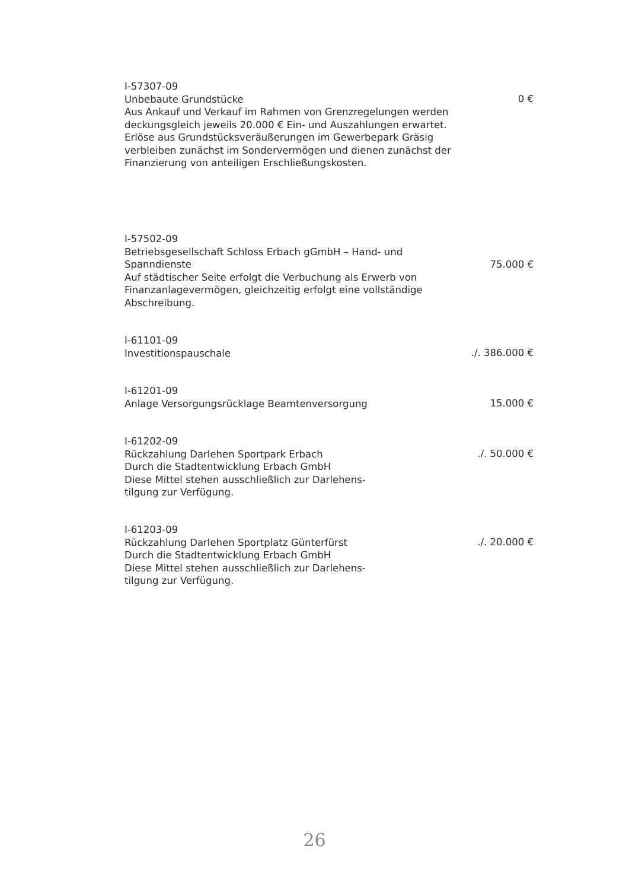I-57307-09
Unbebaute Grundstücke
Aus Ankauf und Verkauf im Rahmen von Grenzregelungen werden deckungsgleich jeweils 20.000 € Ein- und Auszahlungen erwartet.
Erlöse aus Grundstücksveräußerungen im Gewerbepark Gräsig verbleiben zunächst im Sondervermögen und dienen zunächst der Finanzierung von anteiligen Erschließungskosten.
0 €
I-57502-09
Betriebsgesellschaft Schloss Erbach gGmbH – Hand- und Spanndienste
Auf städtischer Seite erfolgt die Verbuchung als Erwerb von Finanzanlagevermögen, gleichzeitig erfolgt eine vollständige Abschreibung.
75.000 €
I-61101-09
Investitionspauschale
./. 386.000 €
I-61201-09
Anlage Versorgungsrücklage Beamtenversorgung
15.000 €
I-61202-09
Rückzahlung Darlehen Sportpark Erbach
Durch die Stadtentwicklung Erbach GmbH
Diese Mittel stehen ausschließlich zur Darlehens-tilgung zur Verfügung.
./. 50.000 €
I-61203-09
Rückzahlung Darlehen Sportplatz Günterfürst
Durch die Stadtentwicklung Erbach GmbH
Diese Mittel stehen ausschließlich zur Darlehens-tilgung zur Verfügung.
./. 20.000 €
26